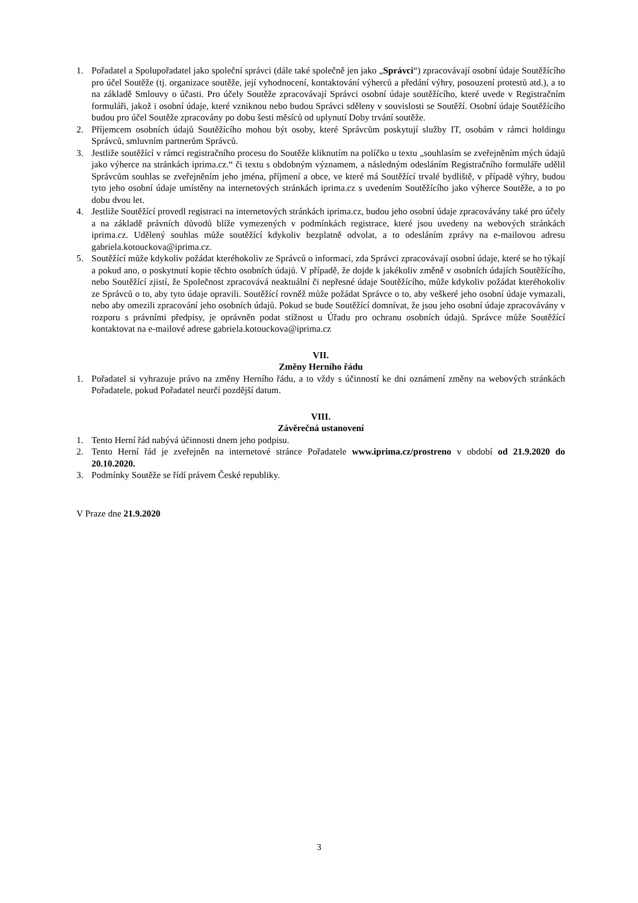1. Pořadatel a Spolupořadatel jako společní správci (dále také společně jen jako „Správci“) zpracovávají osobní údaje Soutěžícího pro účel Soutěže (tj. organizace soutěže, její vyhodnocení, kontaktování výherců a předání výhry, posouzení protestů atd.), a to na základě Smlouvy o účasti. Pro účely Soutěže zpracovávají Správci osobní údaje soutěžícího, které uvede v Registračním formuláři, jakož i osobní údaje, které vzniknou nebo budou Správci sděleny v souvislosti se Soutěží. Osobní údaje Soutěžícího budou pro účel Soutěže zpracovány po dobu šesti měsíců od uplynutí Doby trvání soutěže.
2. Příjemcem osobních údajů Soutěžícího mohou být osoby, které Správcům poskytují služby IT, osobám v rámci holdingu Správců, smluvním partnerům Správců.
3. Jestliže soutěžící v rámci registračního procesu do Soutěže kliknutím na políčko u textu „souhlasím se zveřejněním mých údajů jako výherce na stránkách iprima.cz.“ či textu s obdobným významem, a následným odesláním Registračního formuláře udělil Správcům souhlas se zveřejněním jeho jména, příjmení a obce, ve které má Soutěžící trvalé bydliště, v případě výhry, budou tyto jeho osobní údaje umístěny na internetových stránkách iprima.cz s uvedením Soutěžícího jako výherce Soutěže, a to po dobu dvou let.
4. Jestliže Soutěžící provedl registraci na internetových stránkách iprima.cz, budou jeho osobní údaje zpracovávány také pro účely a na základě právních důvodů blíže vymezených v podmínkách registrace, které jsou uvedeny na webových stránkách iprima.cz. Udělený souhlas může soutěžící kdykoliv bezplatně odvolat, a to odesláním zprávy na e-mailovou adresu gabriela.kotouckova@iprima.cz.
5. Soutěžící může kdykoliv požádat kteréhokoliv ze Správců o informaci, zda Správci zpracovávají osobní údaje, které se ho týkají a pokud ano, o poskytnutí kopie těchto osobních údajů. V případě, že dojde k jakékoliv změně v osobních údajích Soutěžícího, nebo Soutěžící zjistí, že Společnost zpracovává neaktuální či nepřesné údaje Soutěžícího, může kdykoliv požádat kteréhokoliv ze Správců o to, aby tyto údaje opravili. Soutěžící rovněž může požádat Správce o to, aby veškeré jeho osobní údaje vymazali, nebo aby omezili zpracování jeho osobních údajů. Pokud se bude Soutěžící domnívat, že jsou jeho osobní údaje zpracovávány v rozporu s právními předpisy, je oprávněn podat stížnost u Úřadu pro ochranu osobních údajů. Správce může Soutěžící kontaktovat na e-mailové adrese gabriela.kotouckova@iprima.cz
VII.
Změny Herního řádu
1. Pořadatel si vyhrazuje právo na změny Herního řádu, a to vždy s účinností ke dni oznámení změny na webových stránkách Pořadatele, pokud Pořadatel neurčí pozdější datum.
VIII.
Závěrečná ustanovení
1. Tento Herní řád nabývá účinnosti dnem jeho podpisu.
2. Tento Herní řád je zveřejněn na internetové stránce Pořadatele www.iprima.cz/prostreno v období od 21.9.2020 do 20.10.2020.
3. Podmínky Soutěže se řídí právem České republiky.
V Praze dne 21.9.2020
3